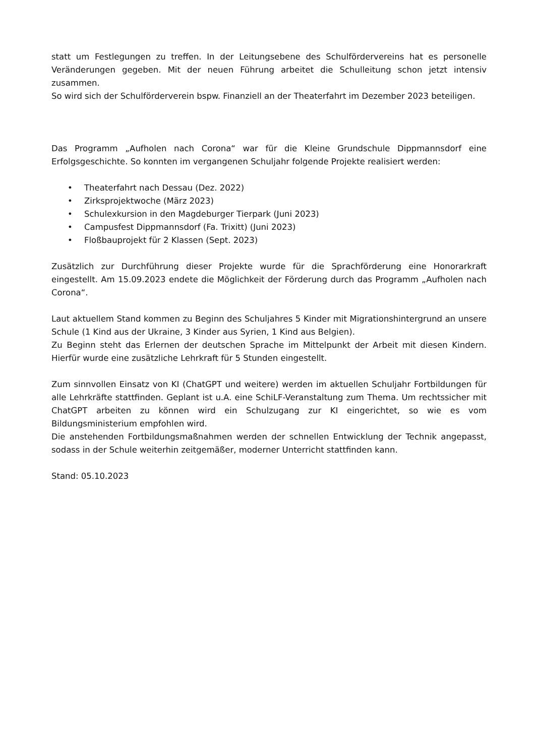statt um Festlegungen zu treffen. In der Leitungsebene des Schulfördervereins hat es personelle Veränderungen gegeben. Mit der neuen Führung arbeitet die Schulleitung schon jetzt intensiv zusammen.
So wird sich der Schulförderverein bspw. Finanziell an der Theaterfahrt im Dezember 2023 beteiligen.
Das Programm „Aufholen nach Corona“ war für die Kleine Grundschule Dippmannsdorf eine Erfolgsgeschichte. So konnten im vergangenen Schuljahr folgende Projekte realisiert werden:
• Theaterfahrt nach Dessau (Dez. 2022)
• Zirksprojektwoche (März 2023)
• Schulexkursion in den Magdeburger Tierpark (Juni 2023)
• Campusfest Dippmannsdorf (Fa. Trixitt) (Juni 2023)
• Floßbauprojekt für 2 Klassen (Sept. 2023)
Zusätzlich zur Durchführung dieser Projekte wurde für die Sprachförderung eine Honorarkraft eingestellt. Am 15.09.2023 endete die Möglichkeit der Förderung durch das Programm „Aufholen nach Corona“.
Laut aktuellem Stand kommen zu Beginn des Schuljahres 5 Kinder mit Migrationshintergrund an unsere Schule (1 Kind aus der Ukraine, 3 Kinder aus Syrien, 1 Kind aus Belgien).
Zu Beginn steht das Erlernen der deutschen Sprache im Mittelpunkt der Arbeit mit diesen Kindern. Hierfür wurde eine zusätzliche Lehrkraft für 5 Stunden eingestellt.
Zum sinnvollen Einsatz von KI (ChatGPT und weitere) werden im aktuellen Schuljahr Fortbildungen für alle Lehrkräfte stattfinden. Geplant ist u.A. eine SchiLF-Veranstaltung zum Thema. Um rechtssicher mit ChatGPT arbeiten zu können wird ein Schulzugang zur KI eingerichtet, so wie es vom Bildungsministerium empfohlen wird.
Die anstehenden Fortbildungsmaßnahmen werden der schnellen Entwicklung der Technik angepasst, sodass in der Schule weiterhin zeitgemäßer, moderner Unterricht stattfinden kann.
Stand: 05.10.2023